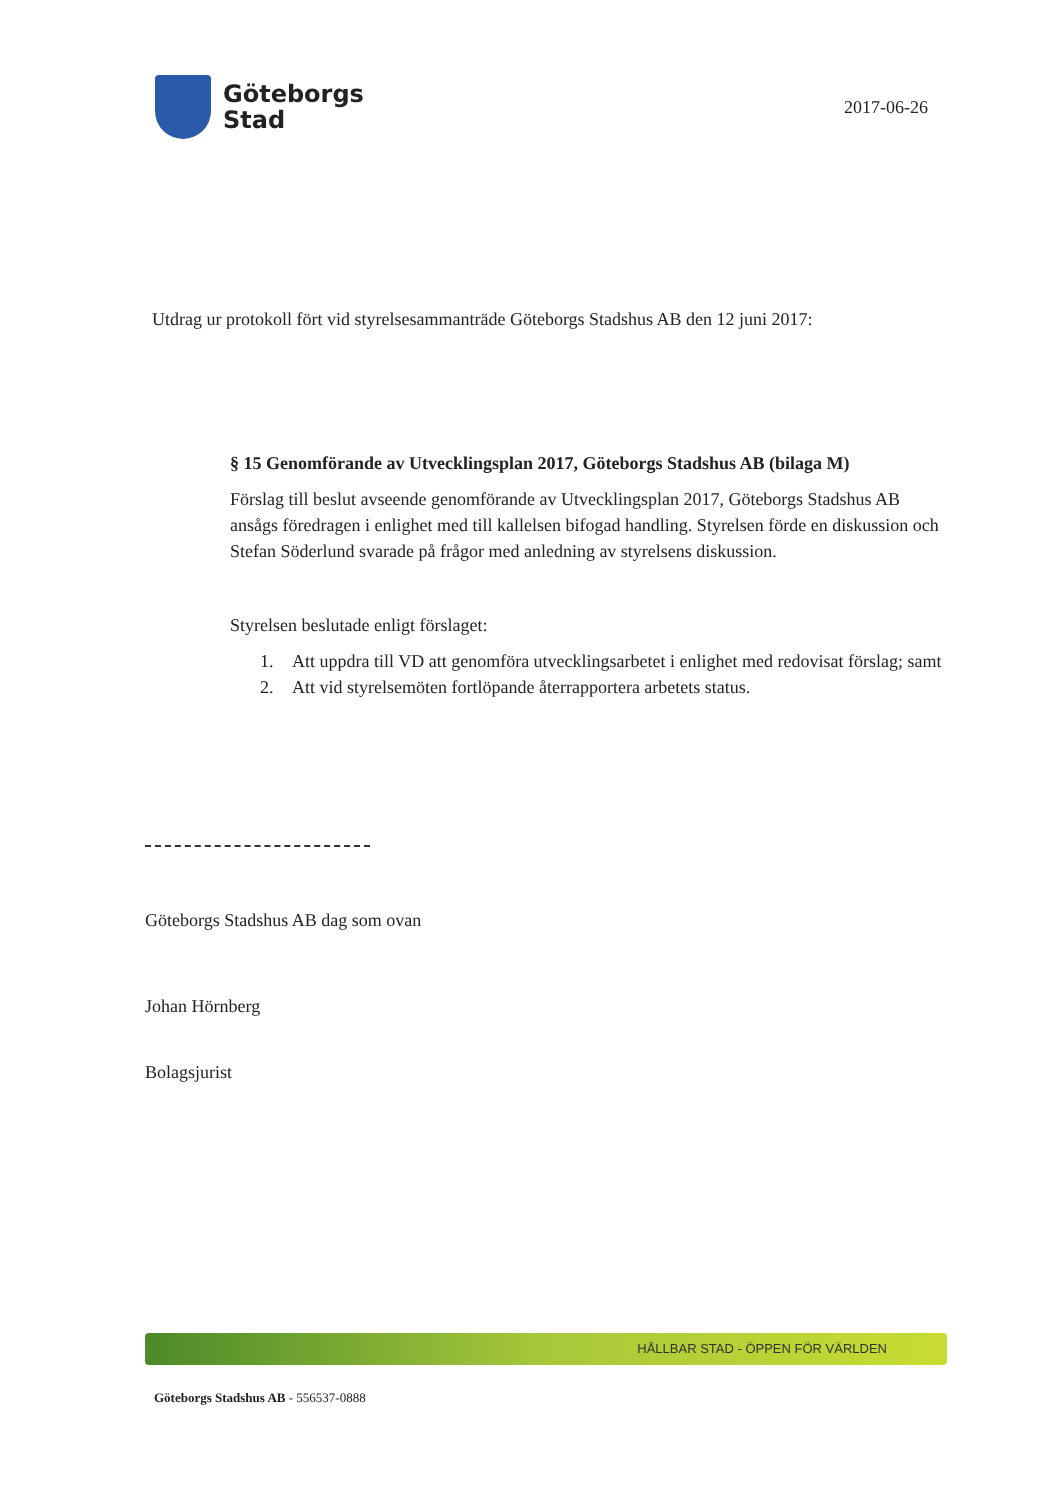Göteborgs
Stad
2017-06-26
Utdrag ur protokoll fört vid styrelsesammanträde Göteborgs Stadshus AB den 12 juni 2017:
§ 15 Genomförande av Utvecklingsplan 2017, Göteborgs Stadshus AB (bilaga M)
Förslag till beslut avseende genomförande av Utvecklingsplan 2017, Göteborgs Stadshus AB ansågs föredragen i enlighet med till kallelsen bifogad handling. Styrelsen förde en diskussion och Stefan Söderlund svarade på frågor med anledning av styrelsens diskussion.
Styrelsen beslutade enligt förslaget:
1. Att uppdra till VD att genomföra utvecklingsarbetet i enlighet med redovisat förslag; samt
2. Att vid styrelsemöten fortlöpande återrapportera arbetets status.
Göteborgs Stadshus AB dag som ovan
Johan Hörnberg
Bolagsjurist
HÅLLBAR STAD - ÖPPEN FÖR VÄRLDEN
Göteborgs Stadshus AB - 556537-0888